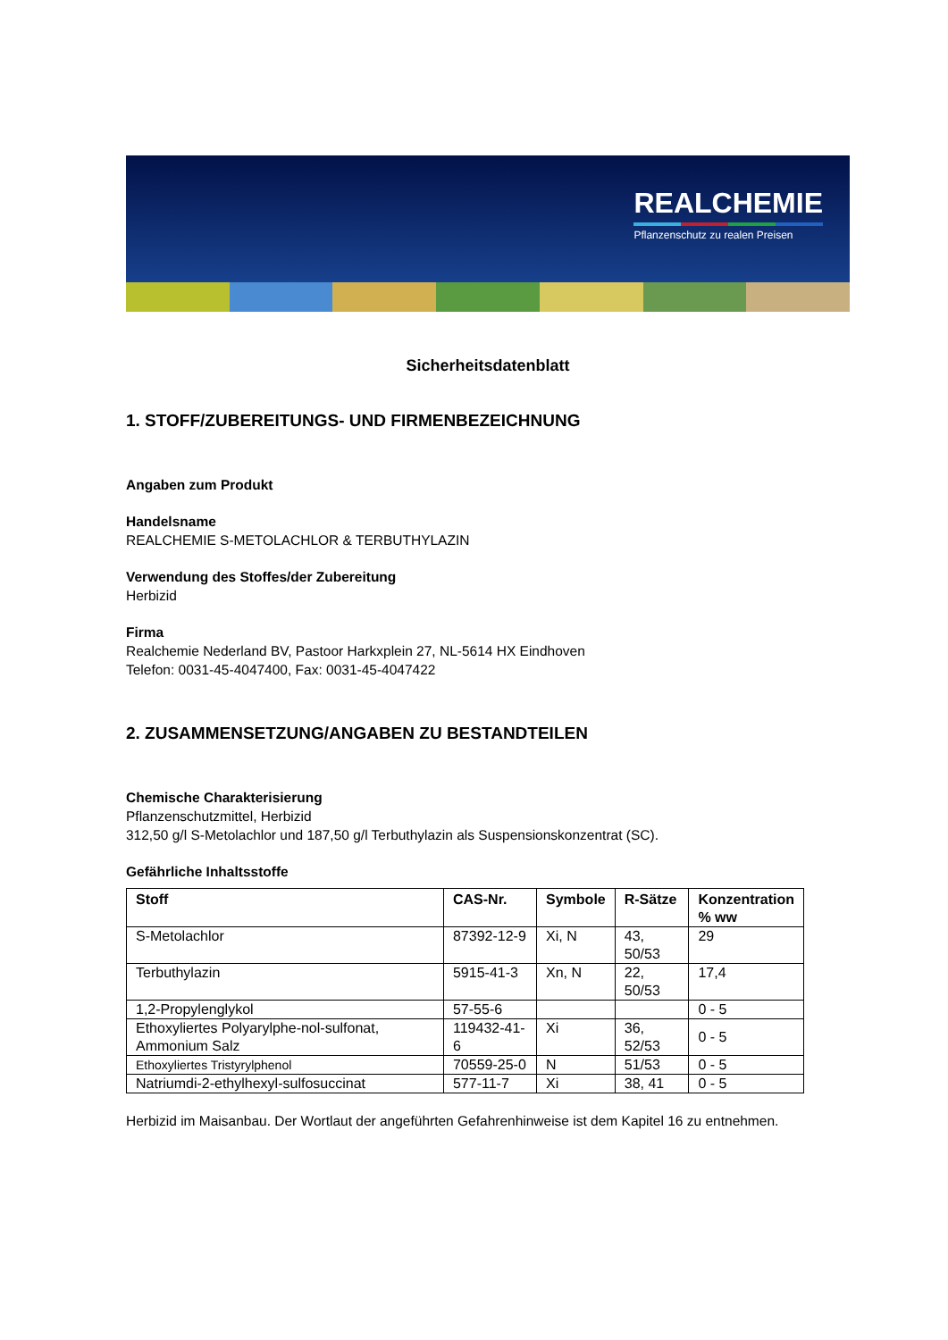REALCHEMIE
Pflanzenschutz zu realen Preisen
Sicherheitsdatenblatt
1. STOFF/ZUBEREITUNGS- UND FIRMENBEZEICHNUNG
Angaben zum Produkt
Handelsname
REALCHEMIE S-METOLACHLOR & TERBUTHYLAZIN
Verwendung des Stoffes/der Zubereitung
Herbizid
Firma
Realchemie Nederland BV, Pastoor Harkxplein 27, NL-5614 HX Eindhoven
Telefon: 0031-45-4047400, Fax: 0031-45-4047422
2. ZUSAMMENSETZUNG/ANGABEN ZU BESTANDTEILEN
Chemische Charakterisierung
Pflanzenschutzmittel, Herbizid
312,50 g/l S-Metolachlor und 187,50 g/l Terbuthylazin als Suspensionskonzentrat (SC).
Gefährliche Inhaltsstoffe
| Stoff | CAS-Nr. | Symbole | R-Sätze | Konzentration % ww |
| --- | --- | --- | --- | --- |
| S-Metolachlor | 87392-12-9 | Xi, N | 43, 50/53 | 29 |
| Terbuthylazin | 5915-41-3 | Xn, N | 22, 50/53 | 17,4 |
| 1,2-Propylenglykol | 57-55-6 | | | 0 - 5 |
| Ethoxyliertes Polyarylphe-nol-sulfonat, Ammonium Salz | 119432-41-6 | Xi | 36, 52/53 | 0 - 5 |
| Ethoxyliertes Tristyrylphenol | 70559-25-0 | N | 51/53 | 0 - 5 |
| Natriumdi-2-ethylhexyl-sulfosuccinat | 577-11-7 | Xi | 38, 41 | 0 - 5 |
Herbizid im Maisanbau. Der Wortlaut der angeführten Gefahrenhinweise ist dem Kapitel 16 zu entnehmen.